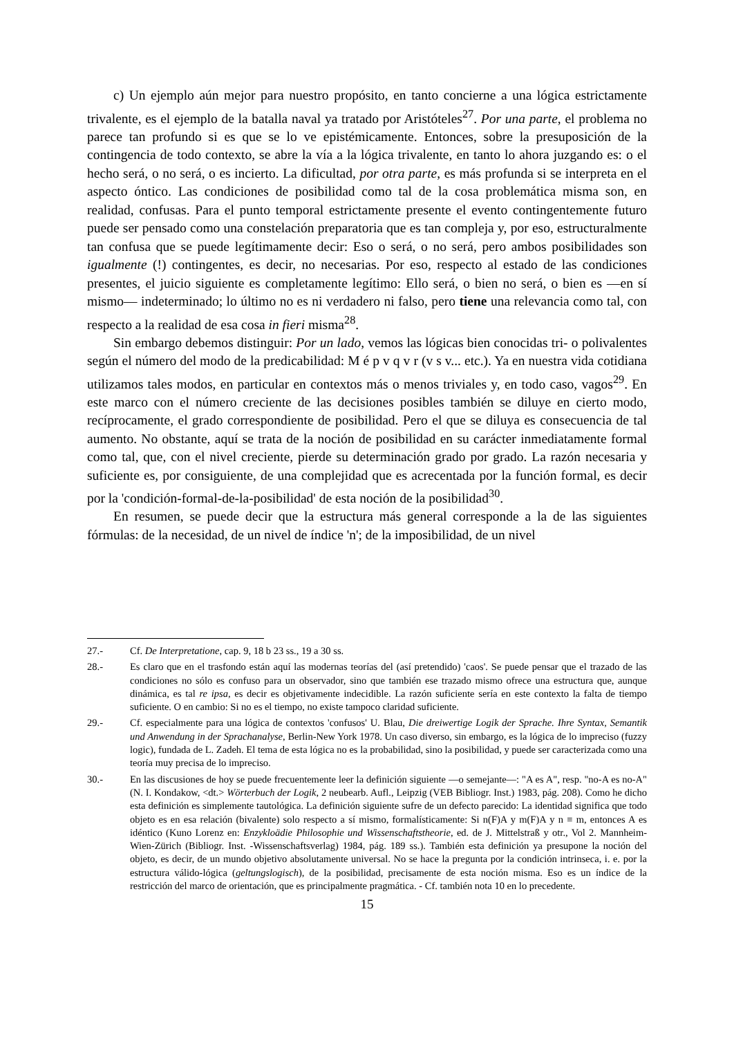c) Un ejemplo aún mejor para nuestro propósito, en tanto concierne a una lógica estrictamente trivalente, es el ejemplo de la batalla naval ya tratado por Aristóteles<sup>27</sup>. Por una parte, el problema no parece tan profundo si es que se lo ve epistémicamente. Entonces, sobre la presuposición de la contingencia de todo contexto, se abre la vía a la lógica trivalente, en tanto lo ahora juzgando es: o el hecho será, o no será, o es incierto. La dificultad, por otra parte, es más profunda si se interpreta en el aspecto óntico. Las condiciones de posibilidad como tal de la cosa problemática misma son, en realidad, confusas. Para el punto temporal estrictamente presente el evento contingentemente futuro puede ser pensado como una constelación preparatoria que es tan compleja y, por eso, estructuralmente tan confusa que se puede legítimamente decir: Eso o será, o no será, pero ambos posibilidades son igualmente (!) contingentes, es decir, no necesarias. Por eso, respecto al estado de las condiciones presentes, el juicio siguiente es completamente legítimo: Ello será, o bien no será, o bien es —en sí mismo— indeterminado; lo último no es ni verdadero ni falso, pero tiene una relevancia como tal, con respecto a la realidad de esa cosa in fieri misma<sup>28</sup>.
Sin embargo debemos distinguir: Por un lado, vemos las lógicas bien conocidas tri- o polivalentes según el número del modo de la predicabilidad: M é p v q v r (v s v... etc.). Ya en nuestra vida cotidiana utilizamos tales modos, en particular en contextos más o menos triviales y, en todo caso, vagos<sup>29</sup>. En este marco con el número creciente de las decisiones posibles también se diluye en cierto modo, recíprocamente, el grado correspondiente de posibilidad. Pero el que se diluya es consecuencia de tal aumento. No obstante, aquí se trata de la noción de posibilidad en su carácter inmediatamente formal como tal, que, con el nivel creciente, pierde su determinación grado por grado. La razón necesaria y suficiente es, por consiguiente, de una complejidad que es acrecentada por la función formal, es decir por la 'condición-formal-de-la-posibilidad' de esta noción de la posibilidad<sup>30</sup>.
En resumen, se puede decir que la estructura más general corresponde a la de las siguientes fórmulas: de la necesidad, de un nivel de índice 'n'; de la imposibilidad, de un nivel
27.- Cf. De Interpretatione, cap. 9, 18 b 23 ss., 19 a 30 ss.
28.- Es claro que en el trasfondo están aquí las modernas teorías del (así pretendido) 'caos'. Se puede pensar que el trazado de las condiciones no sólo es confuso para un observador, sino que también ese trazado mismo ofrece una estructura que, aunque dinámica, es tal re ipsa, es decir es objetivamente indecidible. La razón suficiente sería en este contexto la falta de tiempo suficiente. O en cambio: Si no es el tiempo, no existe tampoco claridad suficiente.
29.- Cf. especialmente para una lógica de contextos 'confusos' U. Blau, Die dreiwertige Logik der Sprache. Ihre Syntax, Semantik und Anwendung in der Sprachanalyse, Berlin-New York 1978. Un caso diverso, sin embargo, es la lógica de lo impreciso (fuzzy logic), fundada de L. Zadeh. El tema de esta lógica no es la probabilidad, sino la posibilidad, y puede ser caracterizada como una teoría muy precisa de lo impreciso.
30.- En las discusiones de hoy se puede frecuentemente leer la definición siguiente —o semejante—: "A es A", resp. "no-A es no-A" (N. I. Kondakow, <dt.> Wörterbuch der Logik, 2 neubearb. Aufl., Leipzig (VEB Bibliogr. Inst.) 1983, pág. 208). Como he dicho esta definición es simplemente tautológica. La definición siguiente sufre de un defecto parecido: La identidad significa que todo objeto es en esa relación (bivalente) solo respecto a sí mismo, formalísticamente: Si n(F)A y m(F)A y n ≡ m, entonces A es idéntico (Kuno Lorenz en: Enzykloädie Philosophie und Wissenschaftstheorie, ed. de J. Mittelstraß y otr., Vol 2. Mannheim-Wien-Zürich (Bibliogr. Inst. -Wissenschaftsverlag) 1984, pág. 189 ss.). También esta definición ya presupone la noción del objeto, es decir, de un mundo objetivo absolutamente universal. No se hace la pregunta por la condición intrinseca, i. e. por la estructura válido-lógica (geltungslogisch), de la posibilidad, precisamente de esta noción misma. Eso es un índice de la restricción del marco de orientación, que es principalmente pragmática. - Cf. también nota 10 en lo precedente.
15